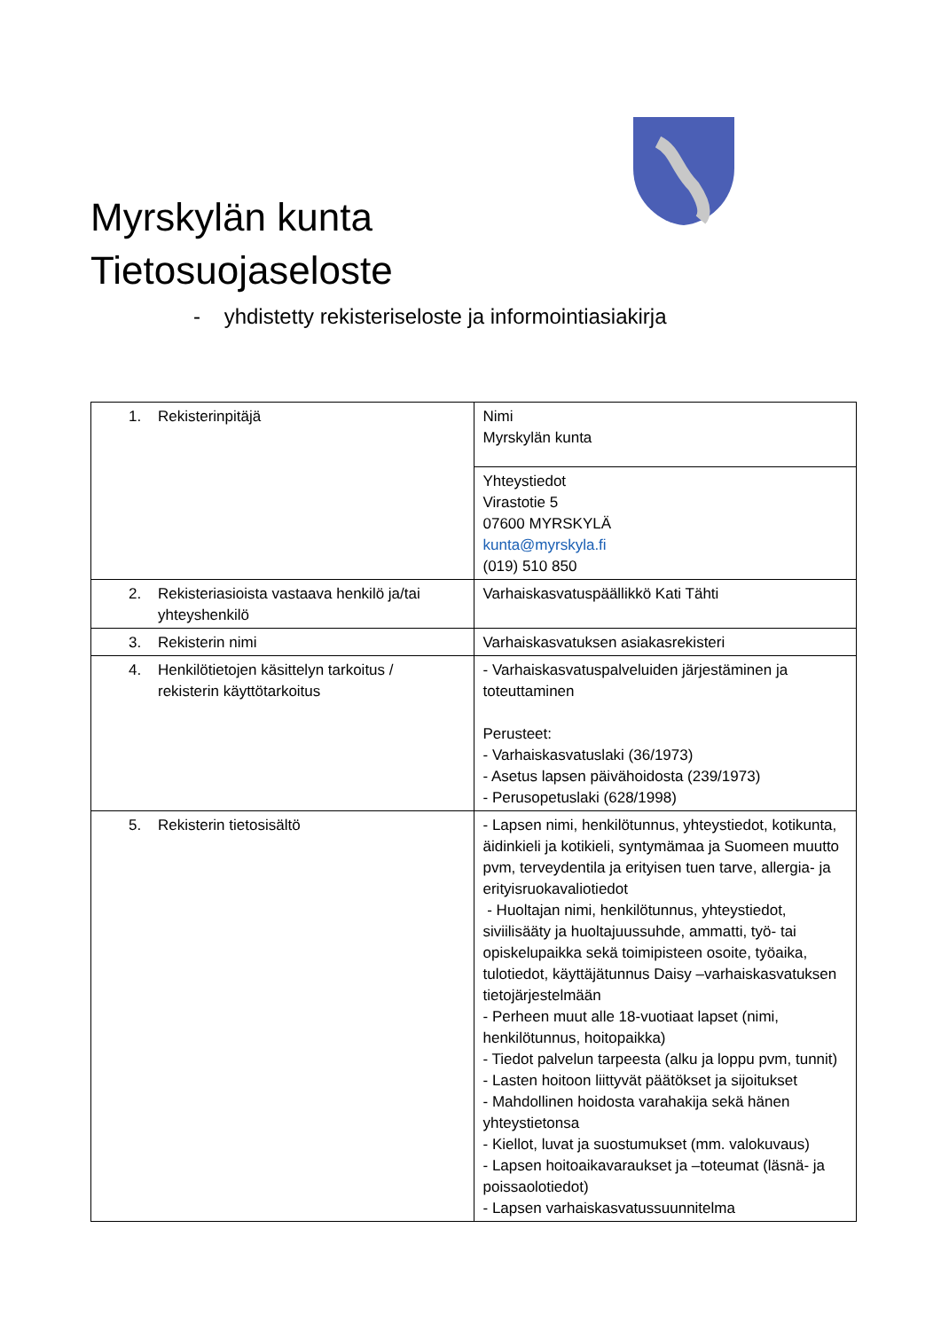Myrskylän kunta
Tietosuojaseloste
- yhdistetty rekisteriseloste ja informointiasiakirja
| 1. Rekisterinpitäjä | Nimi Myrskylän kunta |
| | Yhteystiedot Virastotie 5 07600 MYRSKYLÄ kunta@myrskyla.fi (019) 510 850 |
| 2. Rekisteriasioista vastaava henkilö ja/tai yhteyshenkilö | Varhaiskasvatuspäällikkö Kati Tähti |
| 3. Rekisterin nimi | Varhaiskasvatuksen asiakasrekisteri |
| 4. Henkilötietojen käsittelyn tarkoitus / rekisterin käyttötarkoitus | - Varhaiskasvatuspalveluiden järjestäminen ja toteuttaminen Perusteet: - Varhaiskasvatuslaki (36/1973) - Asetus lapsen päivähoidosta (239/1973) - Perusopetuslaki (628/1998) |
| 5. Rekisterin tietosisältö | - Lapsen nimi, henkilötunnus, yhteystiedot, kotikunta, äidinkieli ja kotikieli, syntymämaa ja Suomeen muutto pvm, terveydentila ja erityisen tuen tarve, allergia- ja erityisruokavaliotiedot - Huoltajan nimi, henkilötunnus, yhteystiedot, siviilisääty ja huoltajuussuhde, ammatti, työ- tai opiskelupaikka sekä toimipisteen osoite, työaika, tulotiedot, käyttäjätunnus Daisy –varhaiskasvatuksen tietojärjestelmään - Perheen muut alle 18-vuotiaat lapset (nimi, henkilötunnus, hoitopaikka) - Tiedot palvelun tarpeesta (alku ja loppu pvm, tunnit) - Lasten hoitoon liittyvät päätökset ja sijoitukset - Mahdollinen hoidosta varahakija sekä hänen yhteystietonsa - Kiellot, luvat ja suostumukset (mm. valokuvaus) - Lapsen hoitoaikavaraukset ja –toteumat (läsnä- ja poissaolotiedot) - Lapsen varhaiskasvatussuunnitelma |